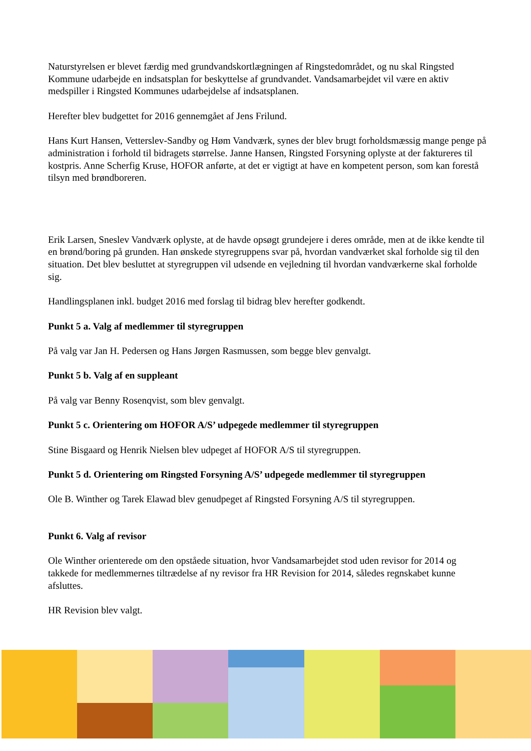Naturstyrelsen er blevet færdig med grundvandskortlægningen af Ringstedområdet, og nu skal Ringsted Kommune udarbejde en indsatsplan for beskyttelse af grundvandet. Vandsamarbejdet vil være en aktiv medspiller i Ringsted Kommunes udarbejdelse af indsatsplanen.
Herefter blev budgettet for 2016 gennemgået af Jens Frilund.
Hans Kurt Hansen, Vetterslev-Sandby og Høm Vandværk, synes der blev brugt forholdsmæssig mange penge på administration i forhold til bidragets størrelse. Janne Hansen, Ringsted Forsyning oplyste at der faktureres til kostpris. Anne Scherfig Kruse, HOFOR anførte, at det er vigtigt at have en kompetent person, som kan forestå tilsyn med brøndboreren.
Erik Larsen, Sneslev Vandværk oplyste, at de havde opsøgt grundejere i deres område, men at de ikke kendte til en brønd/boring på grunden. Han ønskede styregruppens svar på, hvordan vandværket skal forholde sig til den situation. Det blev besluttet at styregruppen vil udsende en vejledning til hvordan vandværkerne skal forholde sig.
Handlingsplanen inkl. budget 2016 med forslag til bidrag blev herefter godkendt.
Punkt 5 a. Valg af medlemmer til styregruppen
På valg var Jan H. Pedersen og Hans Jørgen Rasmussen, som begge blev genvalgt.
Punkt 5 b. Valg af en suppleant
På valg var Benny Rosenqvist, som blev genvalgt.
Punkt 5 c. Orientering om HOFOR A/S’ udpegede medlemmer til styregruppen
Stine Bisgaard og Henrik Nielsen blev udpeget af HOFOR A/S til styregruppen.
Punkt 5 d. Orientering om Ringsted Forsyning A/S’ udpegede medlemmer til styregruppen
Ole B. Winther og Tarek Elawad blev genudpeget af Ringsted Forsyning A/S til styregruppen.
Punkt 6. Valg af revisor
Ole Winther orienterede om den opståede situation, hvor Vandsamarbejdet stod uden revisor for 2014 og takkede for medlemmernes tiltrædelse af ny revisor fra HR Revision for 2014, således regnskabet kunne afsluttes.
HR Revision blev valgt.